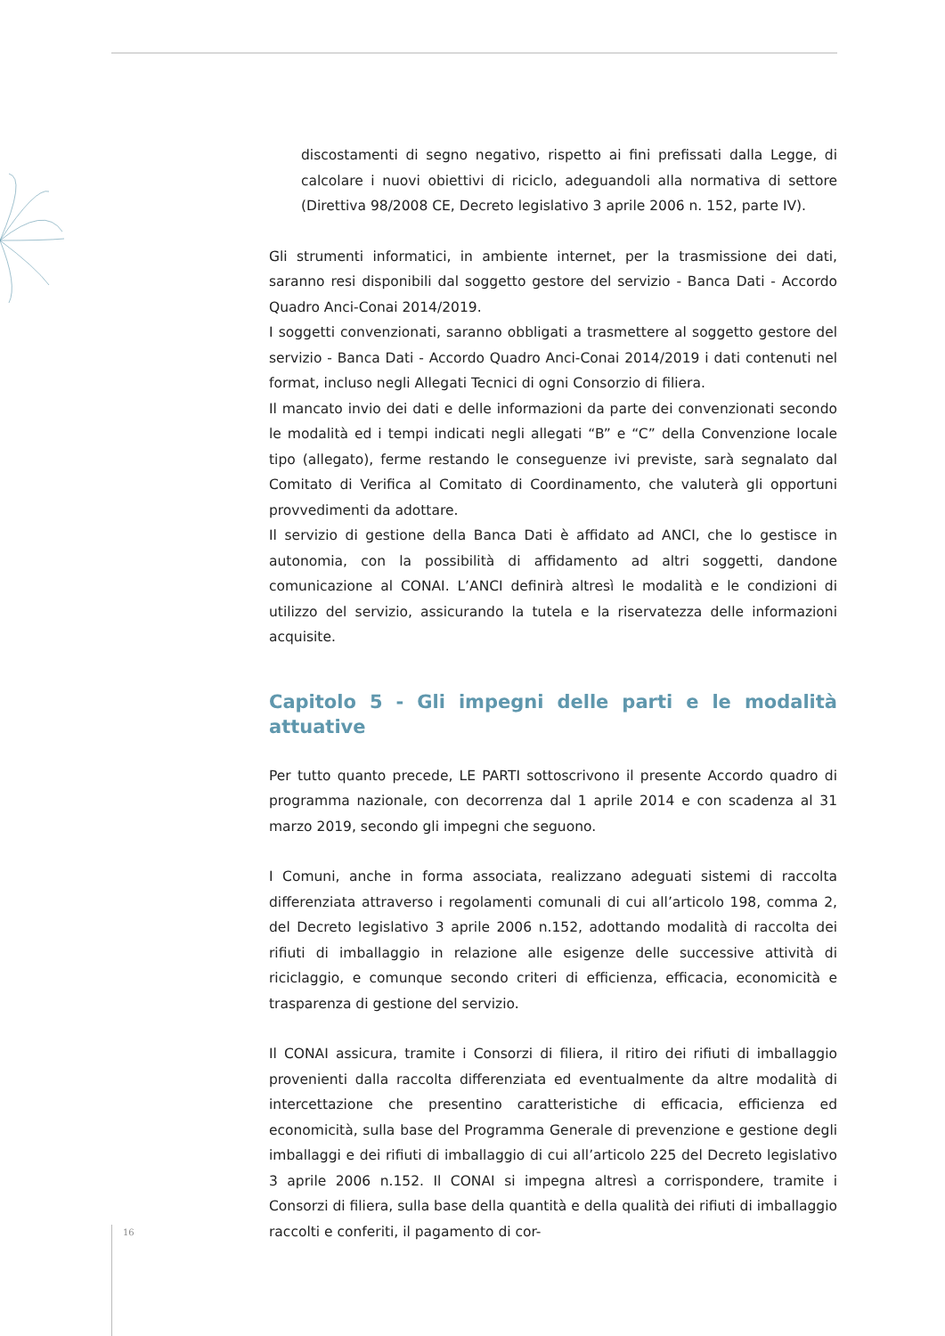discostamenti di segno negativo, rispetto ai fini prefissati dalla Legge, di calcolare i nuovi obiettivi di riciclo, adeguandoli alla normativa di settore (Direttiva 98/2008 CE, Decreto legislativo 3 aprile 2006 n. 152, parte IV).
Gli strumenti informatici, in ambiente internet, per la trasmissione dei dati, saranno resi disponibili dal soggetto gestore del servizio - Banca Dati - Accordo Quadro Anci-Conai 2014/2019.
I soggetti convenzionati, saranno obbligati a trasmettere al soggetto gestore del servizio - Banca Dati - Accordo Quadro Anci-Conai 2014/2019 i dati contenuti nel format, incluso negli Allegati Tecnici di ogni Consorzio di filiera.
Il mancato invio dei dati e delle informazioni da parte dei convenzionati secondo le modalità ed i tempi indicati negli allegati “B” e “C” della Convenzione locale tipo (allegato), ferme restando le conseguenze ivi previste, sarà segnalato dal Comitato di Verifica al Comitato di Coordinamento, che valuterà gli opportuni provvedimenti da adottare.
Il servizio di gestione della Banca Dati è affidato ad ANCI, che lo gestisce in autonomia, con la possibilità di affidamento ad altri soggetti, dandone comunicazione al CONAI. L’ANCI definirà altresì le modalità e le condizioni di utilizzo del servizio, assicurando la tutela e la riservatezza delle informazioni acquisite.
Capitolo 5 - Gli impegni delle parti e le modalità attuative
Per tutto quanto precede, LE PARTI sottoscrivono il presente Accordo quadro di programma nazionale, con decorrenza dal 1 aprile 2014 e con scadenza al 31 marzo 2019, secondo gli impegni che seguono.
I Comuni, anche in forma associata, realizzano adeguati sistemi di raccolta differenziata attraverso i regolamenti comunali di cui all’articolo 198, comma 2, del Decreto legislativo 3 aprile 2006 n.152, adottando modalità di raccolta dei rifiuti di imballaggio in relazione alle esigenze delle successive attività di riciclaggio, e comunque secondo criteri di efficienza, efficacia, economicità e trasparenza di gestione del servizio.
Il CONAI assicura, tramite i Consorzi di filiera, il ritiro dei rifiuti di imballaggio provenienti dalla raccolta differenziata ed eventualmente da altre modalità di intercettazione che presentino caratteristiche di efficacia, efficienza ed economicità, sulla base del Programma Generale di prevenzione e gestione degli imballaggi e dei rifiuti di imballaggio di cui all’articolo 225 del Decreto legislativo 3 aprile 2006 n.152. Il CONAI si impegna altresì a corrispondere, tramite i Consorzi di filiera, sulla base della quantità e della qualità dei rifiuti di imballaggio raccolti e conferiti, il pagamento di cor-
16